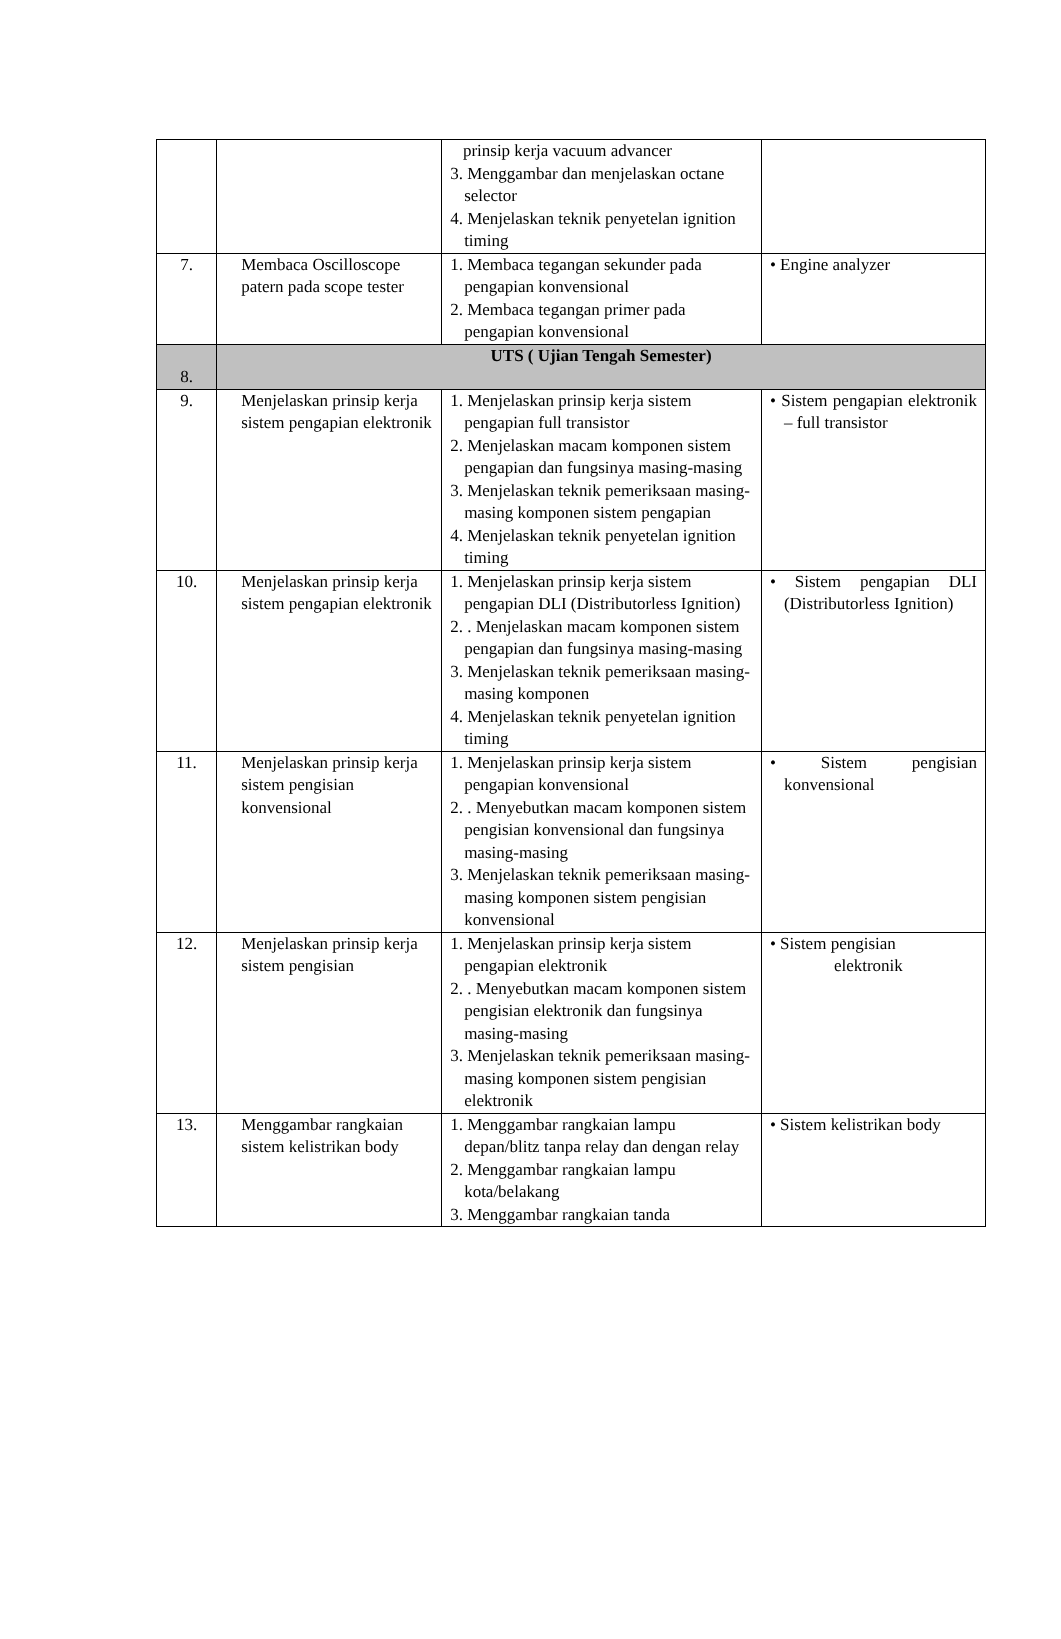| | | prinsip kerja vacuum advancer 3. Menggambar dan menjelaskan octane selector 4. Menjelaskan teknik penyetelan ignition timing | |
| 7. | Membaca Oscilloscope patern pada scope tester | 1. Membaca tegangan sekunder pada pengapian konvensional 2. Membaca tegangan primer pada pengapian konvensional | • Engine analyzer |
| 8. | UTS ( Ujian Tengah Semester) | | |
| 9. | Menjelaskan prinsip kerja sistem pengapian elektronik | 1. Menjelaskan prinsip kerja sistem pengapian full transistor 2. Menjelaskan macam komponen sistem pengapian dan fungsinya masing-masing 3. Menjelaskan teknik pemeriksaan masing-masing komponen sistem pengapian 4. Menjelaskan teknik penyetelan ignition timing | • Sistem pengapian elektronik – full transistor |
| 10. | Menjelaskan prinsip kerja sistem pengapian elektronik | 1. Menjelaskan prinsip kerja sistem pengapian DLI (Distributorless Ignition) 2. . Menjelaskan macam komponen sistem pengapian dan fungsinya masing-masing 3. Menjelaskan teknik pemeriksaan masing-masing komponen 4. Menjelaskan teknik penyetelan ignition timing | • Sistem pengapian DLI (Distributorless Ignition) |
| 11. | Menjelaskan prinsip kerja sistem pengisian konvensional | 1. Menjelaskan prinsip kerja sistem pengapian konvensional 2. . Menyebutkan macam komponen sistem pengisian konvensional dan fungsinya masing-masing 3. Menjelaskan teknik pemeriksaan masing-masing komponen sistem pengisian konvensional | • Sistem pengisian konvensional |
| 12. | Menjelaskan prinsip kerja sistem pengisian | 1. Menjelaskan prinsip kerja sistem pengapian elektronik 2. . Menyebutkan macam komponen sistem pengisian elektronik dan fungsinya masing-masing 3. Menjelaskan teknik pemeriksaan masing-masing komponen sistem pengisian elektronik | • Sistem pengisian elektronik |
| 13. | Menggambar rangkaian sistem kelistrikan body | 1. Menggambar rangkaian lampu depan/blitz tanpa relay dan dengan relay 2. Menggambar rangkaian lampu kota/belakang 3. Menggambar rangkaian tanda | • Sistem kelistrikan body |